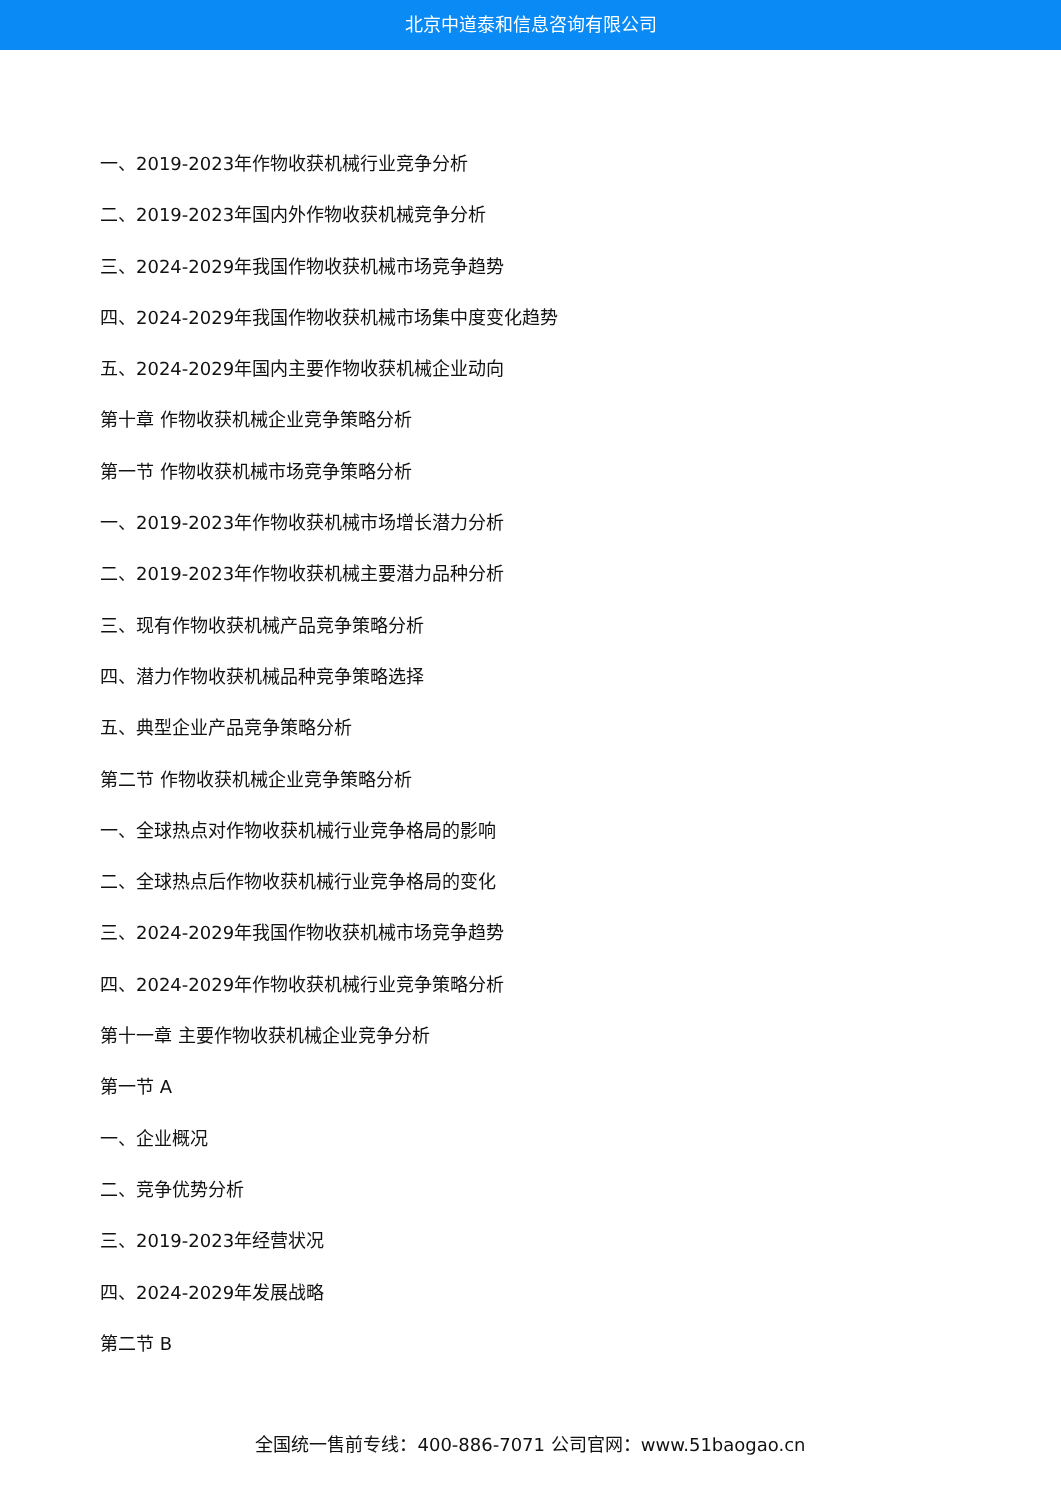北京中道泰和信息咨询有限公司
一、2019-2023年作物收获机械行业竞争分析
二、2019-2023年国内外作物收获机械竞争分析
三、2024-2029年我国作物收获机械市场竞争趋势
四、2024-2029年我国作物收获机械市场集中度变化趋势
五、2024-2029年国内主要作物收获机械企业动向
第十章 作物收获机械企业竞争策略分析
第一节 作物收获机械市场竞争策略分析
一、2019-2023年作物收获机械市场增长潜力分析
二、2019-2023年作物收获机械主要潜力品种分析
三、现有作物收获机械产品竞争策略分析
四、潜力作物收获机械品种竞争策略选择
五、典型企业产品竞争策略分析
第二节 作物收获机械企业竞争策略分析
一、全球热点对作物收获机械行业竞争格局的影响
二、全球热点后作物收获机械行业竞争格局的变化
三、2024-2029年我国作物收获机械市场竞争趋势
四、2024-2029年作物收获机械行业竞争策略分析
第十一章 主要作物收获机械企业竞争分析
第一节 A
一、企业概况
二、竞争优势分析
三、2019-2023年经营状况
四、2024-2029年发展战略
第二节 B
全国统一售前专线：400-886-7071 公司官网：www.51baogao.cn